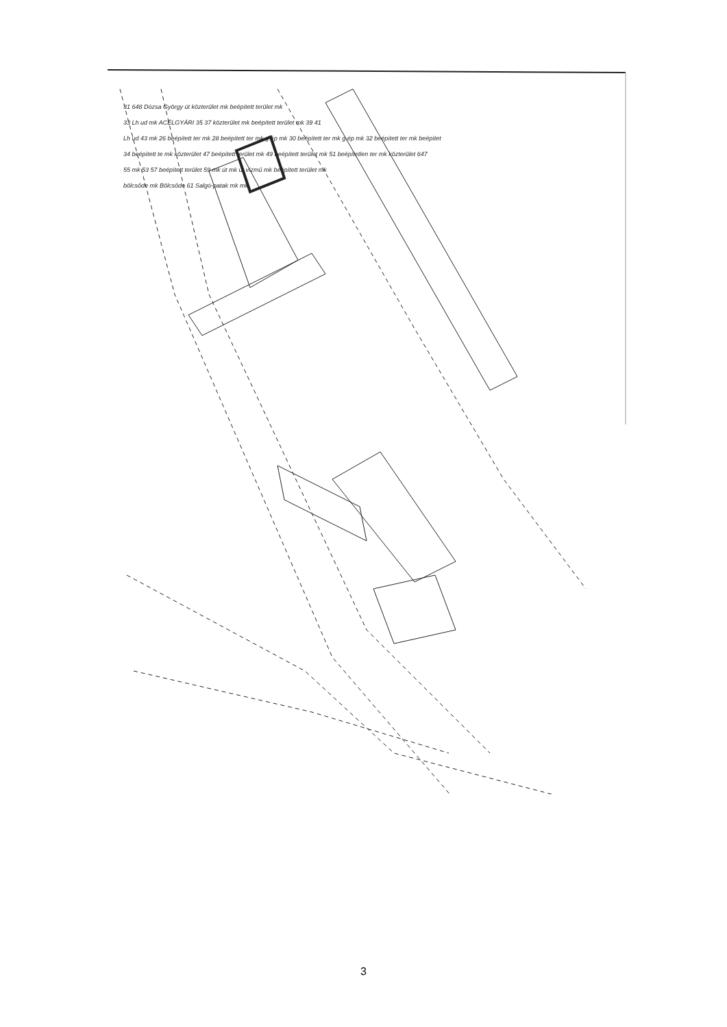31 648 Dózsa György út közterület mk beépített terület mk
33 Lh ud mk ACÉLGYÁRI 35 37 közterület mk beépített terület mk 39 41
Lh ud 43 mk 26 beépített ter mk 28 beépített ter mk g.ép mk 30 beépített ter mk g.ép mk 32 beépített ter mk beépítet
34 beépített te mk közterület 47 beépített terület mk 49 beépített terület mk 51 beépítetlen ter mk közterület 647
55 mk 53 57 beépített terület 59 mk út mk út vízmű mk beépített terület mk
bölcsőde mk Bölcsőde 61 Salgó-patak mk mk
3